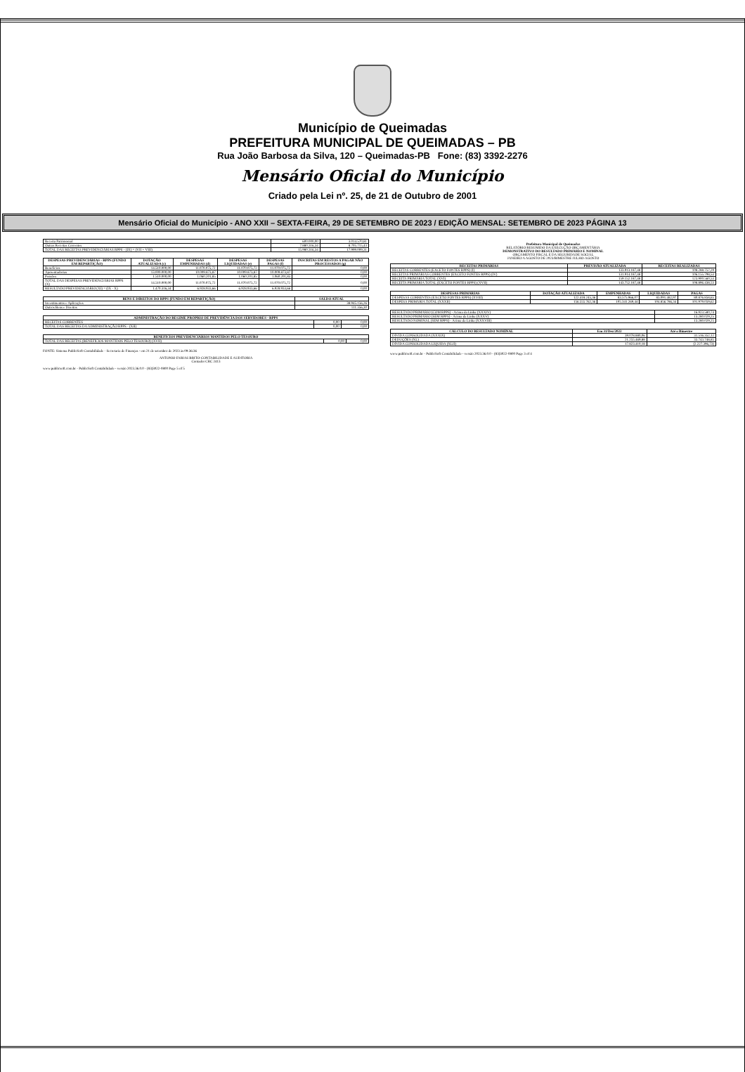Município de Queimadas
PREFEITURA MUNICIPAL DE QUEIMADAS – PB
Rua João Barbosa da Silva, 120 – Queimadas-PB Fone: (83) 3392-2276
Mensário Oficial do Município
Criado pela Lei nº. 25, de 21 de Outubro de 2001
Mensário Oficial do Município - ANO XXII – SEXTA-FEIRA, 29 DE SETEMBRO DE 2023 / EDIÇÃO MENSAL: SETEMBRO DE 2023 PÁGINA 13
| Receita Patrimonial | 600.000,00 | 3.014.570,81 |
| Outras Receitas Correntes | 7.880.316,34 | 8.705.715,43 |
| TOTAL DAS RECEITAS PREVIDENCIÁRIAS RPPS - (IX) = (VII + VIII) | 15.980.316,34 | 17.999.009,31 |
| DESPESAS PREVIDENCIÁRIAS - RPPS (FUNDO EM REPARTIÇÃO) | DOTAÇÃO ATUALIZADA (c) | DESPESAS EMPENHADAS (d) | DESPESAS LIQUIDADAS (e) | DESPESAS PAGAS (f) | INSCRITAS EM RESTOS A PAGAR NÃO PROCESSADOS (g) |
| --- | --- | --- | --- | --- | --- |
| Benefícios | 14.510.000,00 | 11.070.075,72 | 11.070.075,72 | 11.070.075,72 | 0,00 |
| Aposentadorias | 13.000.000,00 | 10.009.873,87 | 10.009.873,87 | 10.009.873,87 | 0,00 |
| Pensões | 1.510.000,00 | 1.060.201,85 | 1.060.201,85 | 1.060.201,85 | 0,00 |
| TOTAL DAS DESPESAS PREVIDENCIÁRIAS RPPS (X) | 14.510.000,00 | 11.070.075,72 | 11.070.075,72 | 11.070.075,72 | 0,00 |
| RESULTADO PREVIDENCIÁRIO (XI) = (IX - X) | 1.470.316,34 | 6.928.933,66 | 6.928.933,66 | 6.928.933,66 | 0,00 |
| BENS E DIREITOS DO RPPS (FUNDO EM REPARTIÇÃO) | SALDO ATUAL |
| --- | --- |
| Investimentos e Aplicações | 38.945.156,26 |
| Outros Bens e Direitos | 111.356,30 |
| ADMINISTRAÇÃO DO REGIME PRÓPRIO DE PREVIDÊNCIA DOS SERVIDORES - RPPS | | |
| --- | --- | --- |
| RECEITAS CORRENTES | 0,00 | 0,00 |
| TOTAL DAS RECEITAS DA ADMINISTRAÇÃO RPPS - (XII) | 0,00 | 0,00 |
| BENEFÍCIOS PREVIDENCIÁRIOS MANTIDOS PELO TESOURO | | |
| --- | --- | --- |
| TOTAL DAS RECEITAS (BENEFÍCIOS MANTIDOS PELO TESOURO) (XVII) | 0,00 | 0,00 |
FONTE: Sistema PublicSoft Contabilidade - Secretaria de Finanças - em 21 de setembro de 2023 às 09:36:36
ANTONIO FARIAS BRITO-CONTABILIDADE E AUDITORIA
Contador CRC 2413
www.publicsoft.com.br - PublicSoft Contabilidade - versão 2023.36.0.0 - (83)3022-0800 Page 5 of 5
Prefeitura Municipal de Queimadas
RELATÓRIO RESUMIDO DA EXECUÇÃO ORÇAMENTÁRIA
DEMONSTRATIVO DO RESULTADO PRIMÁRIO E NOMINAL
ORÇAMENTO FISCAL E DA SEGURIDADE SOCIAL
JANEIRO A AGOSTO DE 2023/BIMESTRE JULHO-AGOSTO
| RECEITAS PRIMÁRIAS | PREVISÃO ATUALIZADA | RECEITAS REALIZADAS |
| --- | --- | --- |
| RECEITAS CORRENTES (EXCETO FONTES RPPS) (I) | 133.913.187,48 | 108.288.757,29 |
| RECEITAS PRIMÁRIAS CORRENTES (EXCETO FONTES RPPS) (IV) | 131.914.187,48 | 106.155.798,53 |
| RECEITA PRIMÁRIA TOTAL (XVI) | 159.152.187,48 | 123.900.560,53 |
| RECEITA PRIMÁRIA TOTAL (EXCETO FONTES RPPS) (XVII) | 143.752.187,48 | 108.896.438,53 |
| DESPESAS PRIMÁRIAS | DOTAÇÃO ATUALIZADA | EMPENHADAS | LIQUIDADAS | PAGAS |
| --- | --- | --- | --- | --- |
| DESPESAS CORRENTES (EXCETO FONTES RPPS) (XVIII) | 122.418.245,36 | 83.575.966,07 | 83.091.482,97 | 80.876.858,65 |
| DESPESA PRIMÁRIA TOTAL (XXXII) | 156.555.762,36 | 105.341.269,44 | 104.856.786,34 | 101.979.059,62 |
| RESULTADO PRIMÁRIO (COM RPPS) - Acima da Linha (XXXIV) | 16.923.580,74 |
| RESULTADO PRIMÁRIO (SEM RPPS) - Acima da Linha (XXXV) | 13.280.029,25 |
| RESULTADO NOMINAL (SEM RPPS) - Acima da Linha (XXXVIII) | 13.280.029,25 |
| CÁLCULO DO RESULTADO NOMINAL | Em 31/Dez/2022 | Até o Bimestre |
| --- | --- | --- |
| DÍVIDA CONSOLIDADA (XXXIX) | 39.078.880,06 | 31.516.352,12 |
| DEDUÇÕES (XL) | 21.255.469,88 | 33.743.748,85 |
| DÍVIDA CONSOLIDADA LÍQUIDA (XLII) | 17.823.410,18 | (2.227.396,73) |
www.publicsoft.com.br - PublicSoft Contabilidade - versão 2023.36.0.0 - (83)3022-0800 Page 3 of 4